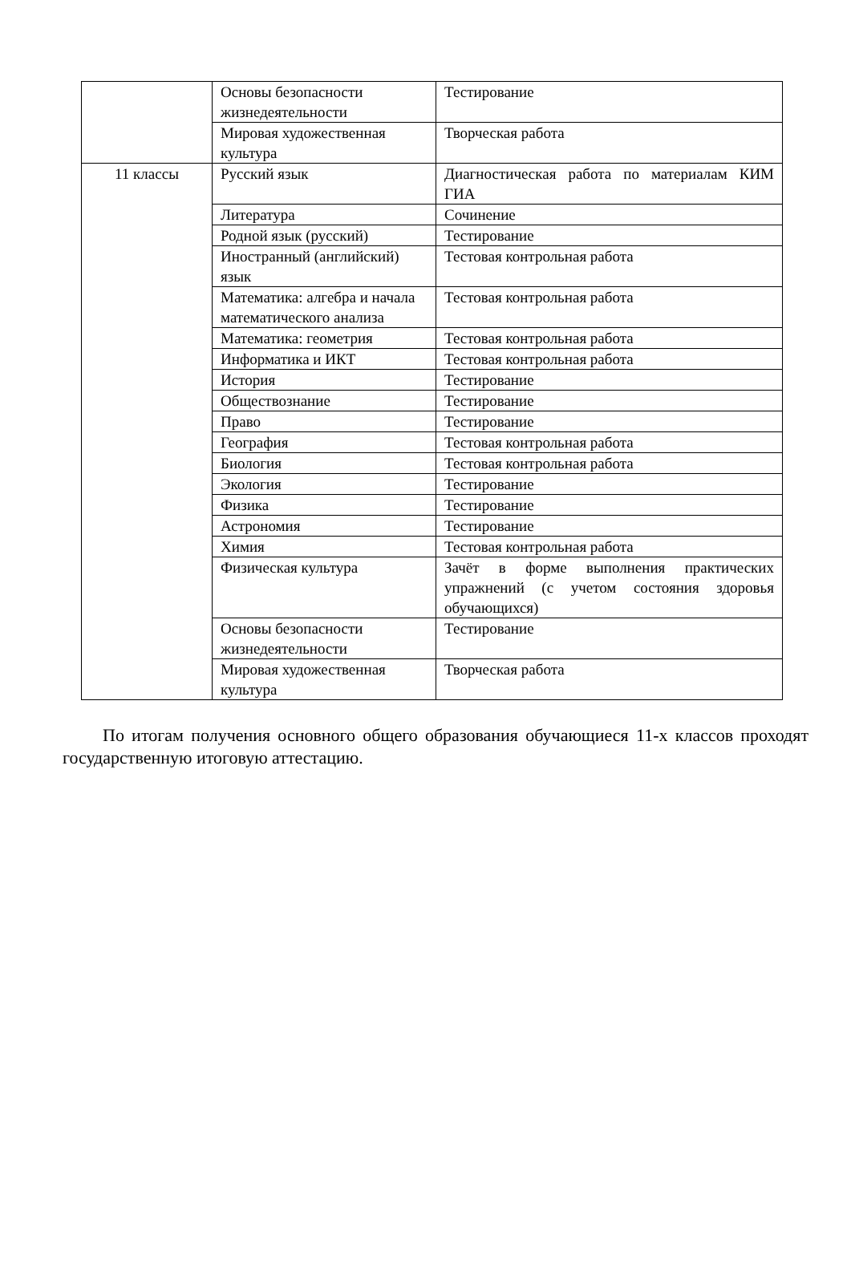| | Основы безопасности жизнедеятельности | Тестирование |
| | Мировая художественная культура | Творческая работа |
| 11 классы | Русский язык | Диагностическая работа по материалам КИМ ГИА |
| | Литература | Сочинение |
| | Родной язык (русский) | Тестирование |
| | Иностранный (английский) язык | Тестовая контрольная работа |
| | Математика: алгебра и начала математического анализа | Тестовая контрольная работа |
| | Математика: геометрия | Тестовая контрольная работа |
| | Информатика и ИКТ | Тестовая контрольная работа |
| | История | Тестирование |
| | Обществознание | Тестирование |
| | Право | Тестирование |
| | География | Тестовая контрольная работа |
| | Биология | Тестовая контрольная работа |
| | Экология | Тестирование |
| | Физика | Тестирование |
| | Астрономия | Тестирование |
| | Химия | Тестовая контрольная работа |
| | Физическая культура | Зачёт в форме выполнения практических упражнений (с учетом состояния здоровья обучающихся) |
| | Основы безопасности жизнедеятельности | Тестирование |
| | Мировая художественная культура | Творческая работа |
По итогам получения основного общего образования обучающиеся 11-х классов проходят государственную итоговую аттестацию.